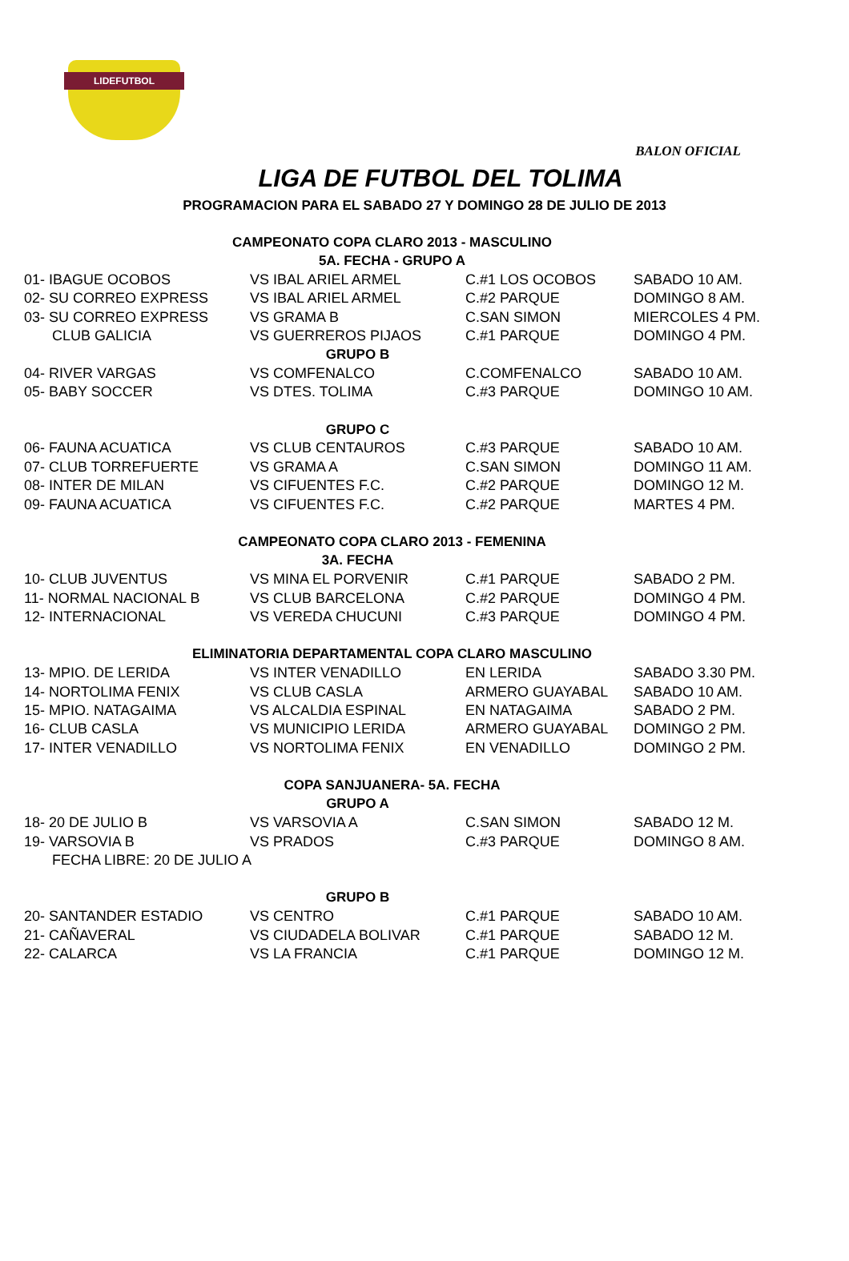LIDEFUTBOL
BALON OFICIAL
LIGA DE FUTBOL DEL TOLIMA
PROGRAMACION PARA EL SABADO 27 Y DOMINGO 28 DE JULIO DE 2013
| CAMPEONATO COPA CLARO 2013 - MASCULINO | | | |
| 5A. FECHA - GRUPO A | | | |
| 01- IBAGUE OCOBOS | VS IBAL ARIEL ARMEL | C.#1 LOS OCOBOS | SABADO 10 AM. |
| 02- SU CORREO EXPRESS | VS IBAL ARIEL ARMEL | C.#2 PARQUE | DOMINGO 8 AM. |
| 03- SU CORREO EXPRESS | VS GRAMA B | C.SAN SIMON | MIERCOLES 4 PM. |
| CLUB GALICIA | VS GUERREROS PIJAOS | C.#1 PARQUE | DOMINGO 4 PM. |
| | GRUPO B | | |
| 04- RIVER VARGAS | VS COMFENALCO | C.COMFENALCO | SABADO 10 AM. |
| 05- BABY SOCCER | VS DTES. TOLIMA | C.#3 PARQUE | DOMINGO 10 AM. |
| | GRUPO C | | |
| 06- FAUNA ACUATICA | VS CLUB CENTAUROS | C.#3 PARQUE | SABADO 10 AM. |
| 07- CLUB TORREFUERTE | VS GRAMA A | C.SAN SIMON | DOMINGO 11 AM. |
| 08- INTER DE MILAN | VS CIFUENTES F.C. | C.#2 PARQUE | DOMINGO 12 M. |
| 09- FAUNA ACUATICA | VS CIFUENTES F.C. | C.#2 PARQUE | MARTES 4 PM. |
| CAMPEONATO COPA CLARO 2013 - FEMENINA | | | |
| | 3A. FECHA | | |
| 10- CLUB JUVENTUS | VS MINA EL PORVENIR | C.#1 PARQUE | SABADO 2 PM. |
| 11- NORMAL NACIONAL B | VS CLUB BARCELONA | C.#2 PARQUE | DOMINGO 4 PM. |
| 12- INTERNACIONAL | VS VEREDA CHUCUNI | C.#3 PARQUE | DOMINGO 4 PM. |
| ELIMINATORIA DEPARTAMENTAL COPA CLARO MASCULINO | | | |
| 13- MPIO. DE LERIDA | VS INTER VENADILLO | EN LERIDA | SABADO 3.30 PM. |
| 14- NORTOLIMA FENIX | VS CLUB CASLA | ARMERO GUAYABAL | SABADO 10 AM. |
| 15- MPIO. NATAGAIMA | VS ALCALDIA ESPINAL | EN NATAGAIMA | SABADO 2 PM. |
| 16- CLUB CASLA | VS MUNICIPIO LERIDA | ARMERO GUAYABAL | DOMINGO 2 PM. |
| 17- INTER VENADILLO | VS NORTOLIMA FENIX | EN VENADILLO | DOMINGO 2 PM. |
| COPA SANJUANERA- 5A. FECHA | | | |
| | GRUPO A | | |
| 18- 20 DE JULIO B | VS VARSOVIA A | C.SAN SIMON | SABADO 12 M. |
| 19- VARSOVIA B | VS PRADOS | C.#3 PARQUE | DOMINGO 8 AM. |
| FECHA LIBRE: 20 DE JULIO A | | | |
| | GRUPO B | | |
| 20- SANTANDER ESTADIO | VS CENTRO | C.#1 PARQUE | SABADO 10 AM. |
| 21- CAÑAVERAL | VS CIUDADELA BOLIVAR | C.#1 PARQUE | SABADO 12 M. |
| 22- CALARCA | VS LA FRANCIA | C.#1 PARQUE | DOMINGO 12 M. |